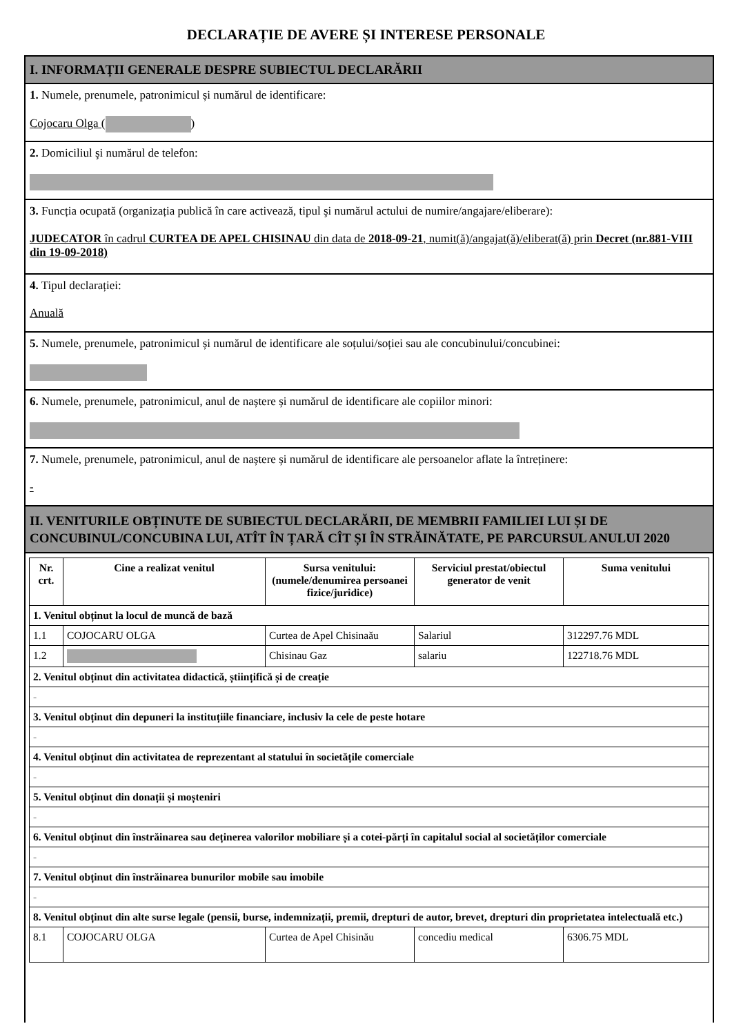DECLARAȚIE DE AVERE ȘI INTERESE PERSONALE
I. INFORMAȚII GENERALE DESPRE SUBIECTUL DECLARĂRII
1. Numele, prenumele, patronimicul și numărul de identificare:
Cojocaru Olga ( )
2. Domiciliul şi numărul de telefon:
3. Funcția ocupată (organizația publică în care activează, tipul şi numărul actului de numire/angajare/eliberare):
JUDECATOR în cadrul CURTEA DE APEL CHISINAU din data de 2018-09-21, numit(ă)/angajat(ă)/eliberat(ă) prin Decret (nr.881-VIII din 19-09-2018)
4. Tipul declarației:
Anuală
5. Numele, prenumele, patronimicul și numărul de identificare ale soțului/soției sau ale concubinului/concubinei:
6. Numele, prenumele, patronimicul, anul de naștere și numărul de identificare ale copiilor minori:
7. Numele, prenumele, patronimicul, anul de naștere și numărul de identificare ale persoanelor aflate la întreținere:
-
II. VENITURILE OBȚINUTE DE SUBIECTUL DECLARĂRII, DE MEMBRII FAMILIEI LUI ȘI DE CONCUBINUL/CONCUBINA LUI, ATÎT ÎN ȚARĂ CÎT ȘI ÎN STRĂINĂTATE, PE PARCURSUL ANULUI 2020
| Nr. crt. | Cine a realizat venitul | Sursa venitului: (numele/denumirea persoanei fizice/juridice) | Serviciul prestat/obiectul generator de venit | Suma venitului |
| --- | --- | --- | --- | --- |
| 1. Venitul obținut la locul de muncă de bază | | | | |
| 1.1 | COJOCARU OLGA | Curtea de Apel Chisinaău | Salariul | 312297.76 MDL |
| 1.2 | | Chisinau Gaz | salariu | 122718.76 MDL |
| 2. Venitul obținut din activitatea didactică, științifică și de creație | | | | |
| - | | | | |
| 3. Venitul obținut din depuneri la instituțiile financiare, inclusiv la cele de peste hotare | | | | |
| - | | | | |
| 4. Venitul obținut din activitatea de reprezentant al statului în societățile comerciale | | | | |
| - | | | | |
| 5. Venitul obținut din donații și moșteniri | | | | |
| - | | | | |
| 6. Venitul obținut din înstrăinarea sau deținerea valorilor mobiliare și a cotei-părți în capitalul social al societăților comerciale | | | | |
| - | | | | |
| 7. Venitul obținut din înstrăinarea bunurilor mobile sau imobile | | | | |
| - | | | | |
| 8. Venitul obținut din alte surse legale (pensii, burse, indemnizații, premii, drepturi de autor, brevet, drepturi din proprietatea intelectuală etc.) | | | | |
| 8.1 | COJOCARU OLGA | Curtea de Apel Chisinău | concediu medical | 6306.75 MDL |